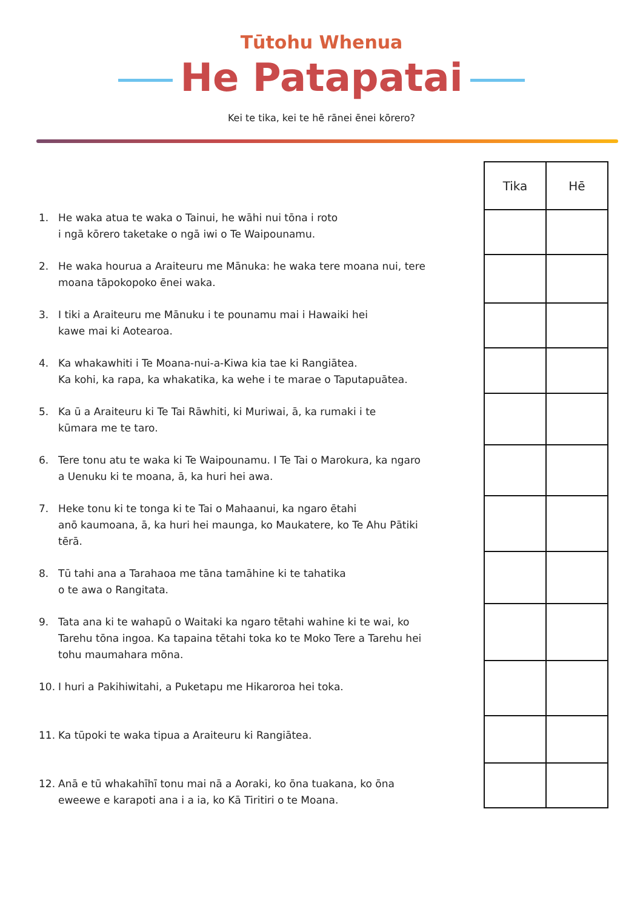Tūtohu Whenua
He Patapatai
Kei te tika, kei te hē rānei ēnei kōrero?
1. He waka atua te waka o Tainui, he wāhi nui tōna i roto
i ngā kōrero taketake o ngā iwi o Te Waipounamu.
2. He waka hourua a Araiteuru me Mānuka: he waka tere moana nui, tere moana tāpokopoko ēnei waka.
3. I tiki a Araiteuru me Mānuku i te pounamu mai i Hawaiki hei
kawe mai ki Aotearoa.
4. Ka whakawhiti i Te Moana-nui-a-Kiwa kia tae ki Rangiātea.
Ka kohi, ka rapa, ka whakatika, ka wehe i te marae o Taputapuātea.
5. Ka ū a Araiteuru ki Te Tai Rāwhiti, ki Muriwai, ā, ka rumaki i te
kūmara me te taro.
6. Tere tonu atu te waka ki Te Waipounamu. I Te Tai o Marokura, ka ngaro a Uenuku ki te moana, ā, ka huri hei awa.
7. Heke tonu ki te tonga ki te Tai o Mahaanui, ka ngaro ētahi
anō kaumoana, ā, ka huri hei maunga, ko Maukatere, ko Te Ahu Pātiki tērā.
8. Tū tahi ana a Tarahaoa me tāna tamāhine ki te tahatika
o te awa o Rangitata.
9. Tata ana ki te wahapū o Waitaki ka ngaro tētahi wahine ki te wai, ko Tarehu tōna ingoa. Ka tapaina tētahi toka ko te Moko Tere a Tarehu hei tohu maumahara mōna.
10. I huri a Pakihiwitahi, a Puketapu me Hikaroroa hei toka.
11. Ka tūpoki te waka tipua a Araiteuru ki Rangiātea.
12. Anā e tū whakahīhī tonu mai nā a Aoraki, ko ōna tuakana, ko ōna eweewe e karapoti ana i a ia, ko Kā Tiritiri o te Moana.
| Tika | Hē |
| --- | --- |